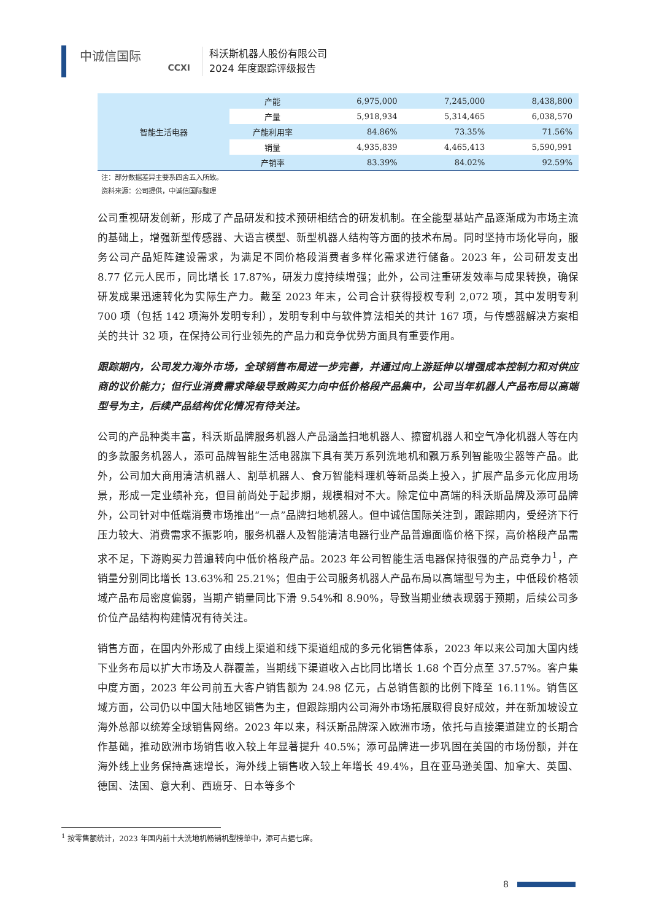中诚信国际
CCXI
科沃斯机器人股份有限公司
2024 年度跟踪评级报告
| 智能生活电器 | 产能 | 6,975,000 | 7,245,000 | 8,438,800 |
| | 产量 | 5,918,934 | 5,314,465 | 6,038,570 |
| | 产能利用率 | 84.86% | 73.35% | 71.56% |
| | 销量 | 4,935,839 | 4,465,413 | 5,590,991 |
| | 产销率 | 83.39% | 84.02% | 92.59% |
注：部分数据差异主要系四舍五入所致。
资料来源：公司提供，中诚信国际整理
公司重视研发创新，形成了产品研发和技术预研相结合的研发机制。在全能型基站产品逐渐成为市场主流的基础上，增强新型传感器、大语言模型、新型机器人结构等方面的技术布局。同时坚持市场化导向，服务公司产品矩阵建设需求，为满足不同价格段消费者多样化需求进行储备。2023 年，公司研发支出 8.77 亿元人民币，同比增长 17.87%，研发力度持续增强；此外，公司注重研发效率与成果转换，确保研发成果迅速转化为实际生产力。截至 2023 年末，公司合计获得授权专利 2,072 项，其中发明专利 700 项（包括 142 项海外发明专利），发明专利中与软件算法相关的共计 167 项，与传感器解决方案相关的共计 32 项，在保持公司行业领先的产品力和竞争优势方面具有重要作用。
跟踪期内，公司发力海外市场，全球销售布局进一步完善，并通过向上游延伸以增强成本控制力和对供应商的议价能力；但行业消费需求降级导致购买力向中低价格段产品集中，公司当年机器人产品布局以高端型号为主，后续产品结构优化情况有待关注。
公司的产品种类丰富，科沃斯品牌服务机器人产品涵盖扫地机器人、擦窗机器人和空气净化机器人等在内的多款服务机器人，添可品牌智能生活电器旗下具有芙万系列洗地机和飘万系列智能吸尘器等产品。此外，公司加大商用清洁机器人、割草机器人、食万智能料理机等新品类上投入，扩展产品多元化应用场景，形成一定业绩补充，但目前尚处于起步期，规模相对不大。除定位中高端的科沃斯品牌及添可品牌外，公司针对中低端消费市场推出“一点”品牌扫地机器人。但中诚信国际关注到，跟踪期内，受经济下行压力较大、消费需求不振影响，服务机器人及智能清洁电器行业产品普遍面临价格下探，高价格段产品需求不足，下游购买力普遍转向中低价格段产品。2023 年公司智能生活电器保持很强的产品竞争力<sup>1</sup>，产销量分别同比增长 13.63%和 25.21%；但由于公司服务机器人产品布局以高端型号为主，中低段价格领域产品布局密度偏弱，当期产销量同比下滑 9.54%和 8.90%，导致当期业绩表现弱于预期，后续公司多价位产品结构构建情况有待关注。
销售方面，在国内外形成了由线上渠道和线下渠道组成的多元化销售体系，2023 年以来公司加大国内线下业务布局以扩大市场及人群覆盖，当期线下渠道收入占比同比增长 1.68 个百分点至 37.57%。客户集中度方面，2023 年公司前五大客户销售额为 24.98 亿元，占总销售额的比例下降至 16.11%。销售区域方面，公司仍以中国大陆地区销售为主，但跟踪期内公司海外市场拓展取得良好成效，并在新加坡设立海外总部以统筹全球销售网络。2023 年以来，科沃斯品牌深入欧洲市场，依托与直接渠道建立的长期合作基础，推动欧洲市场销售收入较上年显著提升 40.5%；添可品牌进一步巩固在美国的市场份额，并在海外线上业务保持高速增长，海外线上销售收入较上年增长 49.4%，且在亚马逊美国、加拿大、英国、德国、法国、意大利、西班牙、日本等多个
<sup>1</sup> 按零售额统计，2023 年国内前十大洗地机畅销机型榜单中，添可占据七席。
8